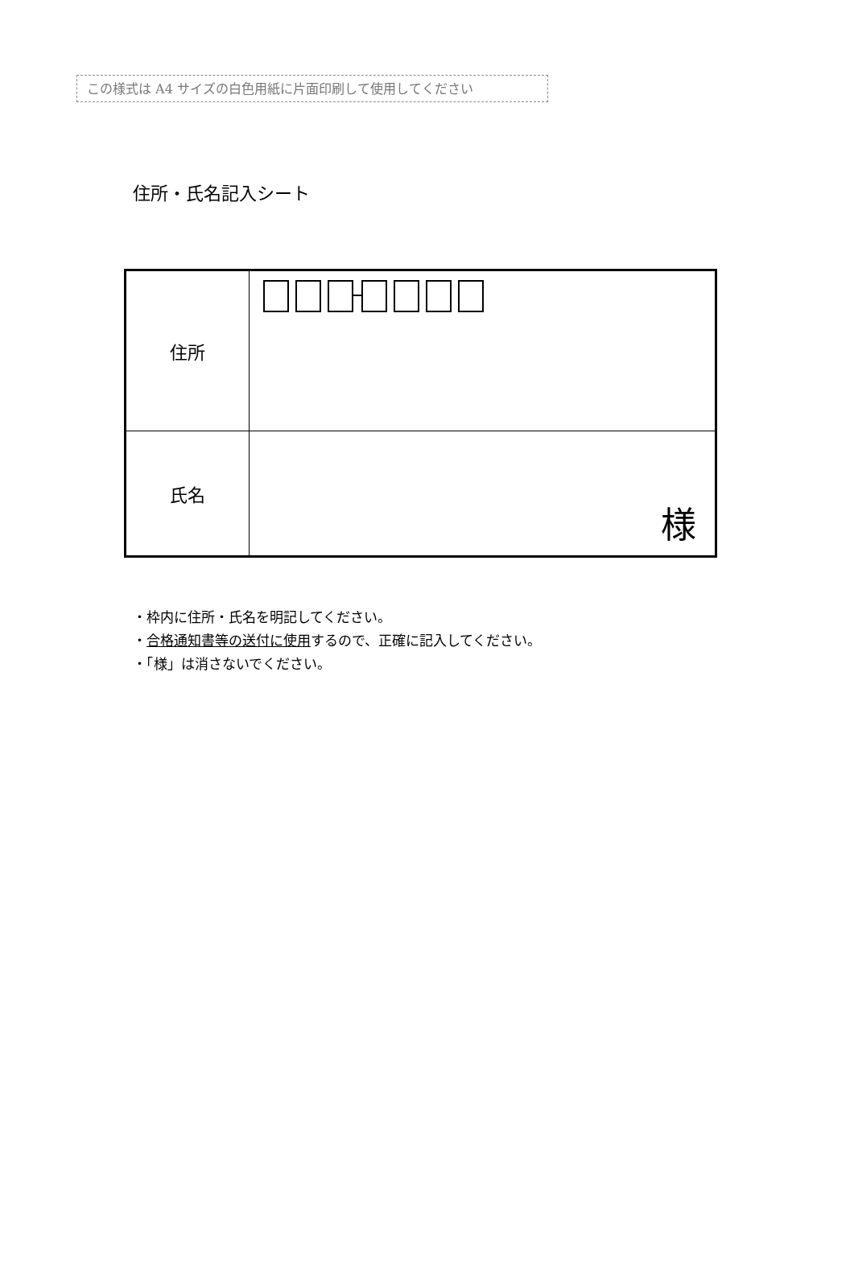この様式は A4 サイズの白色用紙に片面印刷して使用してください
住所・氏名記入シート
| 住所 | |
| 氏名 | 様 |
・枠内に住所・氏名を明記してください。
・合格通知書等の送付に使用するので、正確に記入してください。
・「様」は消さないでください。